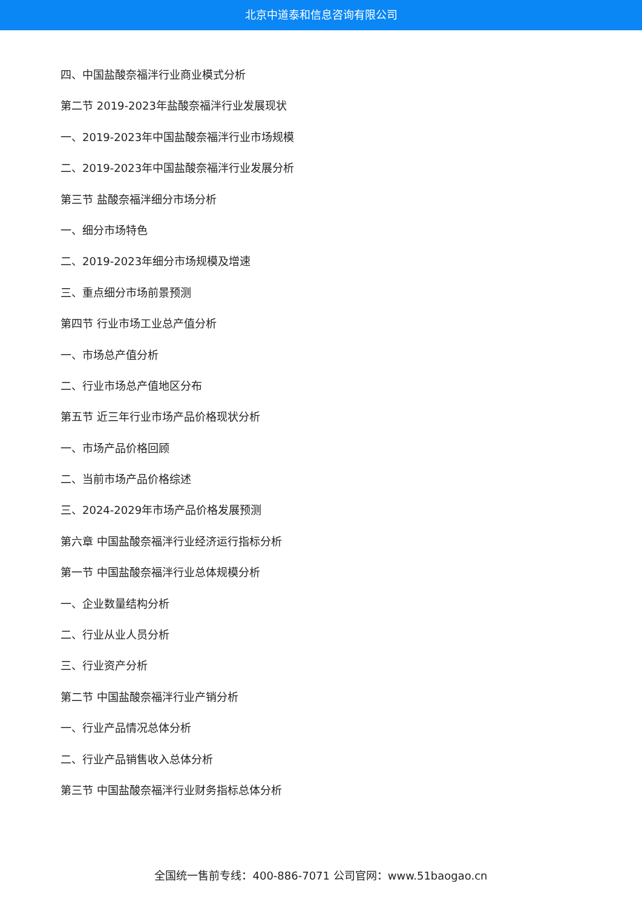北京中道泰和信息咨询有限公司
四、中国盐酸奈福泮行业商业模式分析
第二节 2019-2023年盐酸奈福泮行业发展现状
一、2019-2023年中国盐酸奈福泮行业市场规模
二、2019-2023年中国盐酸奈福泮行业发展分析
第三节 盐酸奈福泮细分市场分析
一、细分市场特色
二、2019-2023年细分市场规模及增速
三、重点细分市场前景预测
第四节 行业市场工业总产值分析
一、市场总产值分析
二、行业市场总产值地区分布
第五节 近三年行业市场产品价格现状分析
一、市场产品价格回顾
二、当前市场产品价格综述
三、2024-2029年市场产品价格发展预测
第六章 中国盐酸奈福泮行业经济运行指标分析
第一节 中国盐酸奈福泮行业总体规模分析
一、企业数量结构分析
二、行业从业人员分析
三、行业资产分析
第二节 中国盐酸奈福泮行业产销分析
一、行业产品情况总体分析
二、行业产品销售收入总体分析
第三节 中国盐酸奈福泮行业财务指标总体分析
全国统一售前专线：400-886-7071 公司官网：www.51baogao.cn